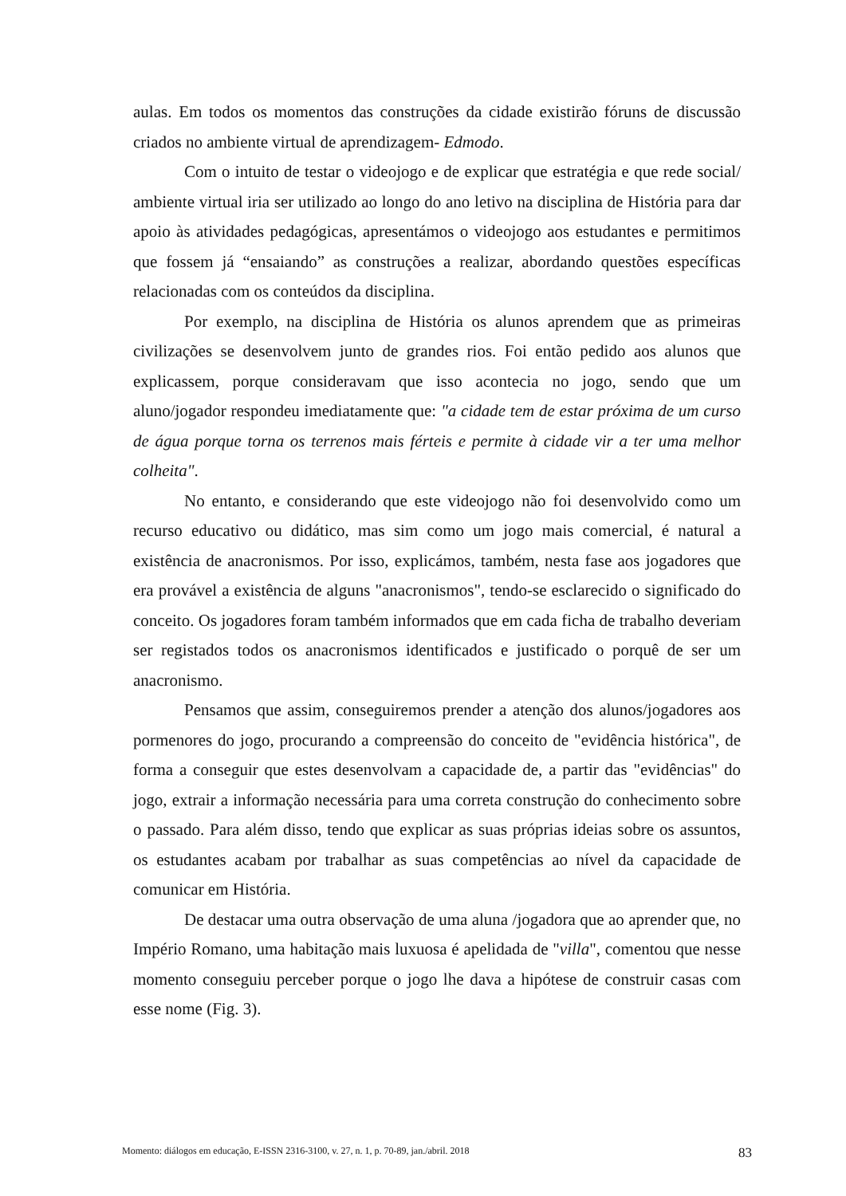aulas. Em todos os momentos das construções da cidade existirão fóruns de discussão criados no ambiente virtual de aprendizagem- Edmodo.
Com o intuito de testar o videojogo e de explicar que estratégia e que rede social/ ambiente virtual iria ser utilizado ao longo do ano letivo na disciplina de História para dar apoio às atividades pedagógicas, apresentámos o videojogo aos estudantes e permitimos que fossem já “ensaiando” as construções a realizar, abordando questões específicas relacionadas com os conteúdos da disciplina.
Por exemplo, na disciplina de História os alunos aprendem que as primeiras civilizações se desenvolvem junto de grandes rios. Foi então pedido aos alunos que explicassem, porque consideravam que isso acontecia no jogo, sendo que um aluno/jogador respondeu imediatamente que: "a cidade tem de estar próxima de um curso de água porque torna os terrenos mais férteis e permite à cidade vir a ter uma melhor colheita".
No entanto, e considerando que este videojogo não foi desenvolvido como um recurso educativo ou didático, mas sim como um jogo mais comercial, é natural a existência de anacronismos. Por isso, explicámos, também, nesta fase aos jogadores que era provável a existência de alguns "anacronismos", tendo-se esclarecido o significado do conceito. Os jogadores foram também informados que em cada ficha de trabalho deveriam ser registados todos os anacronismos identificados e justificado o porquê de ser um anacronismo.
Pensamos que assim, conseguiremos prender a atenção dos alunos/jogadores aos pormenores do jogo, procurando a compreensão do conceito de "evidência histórica", de forma a conseguir que estes desenvolvam a capacidade de, a partir das "evidências" do jogo, extrair a informação necessária para uma correta construção do conhecimento sobre o passado. Para além disso, tendo que explicar as suas próprias ideias sobre os assuntos, os estudantes acabam por trabalhar as suas competências ao nível da capacidade de comunicar em História.
De destacar uma outra observação de uma aluna /jogadora que ao aprender que, no Império Romano, uma habitação mais luxuosa é apelidada de "villa", comentou que nesse momento conseguiu perceber porque o jogo lhe dava a hipótese de construir casas com esse nome (Fig. 3).
Momento: diálogos em educação, E-ISSN 2316-3100, v. 27, n. 1, p. 70-89, jan./abril. 2018 83